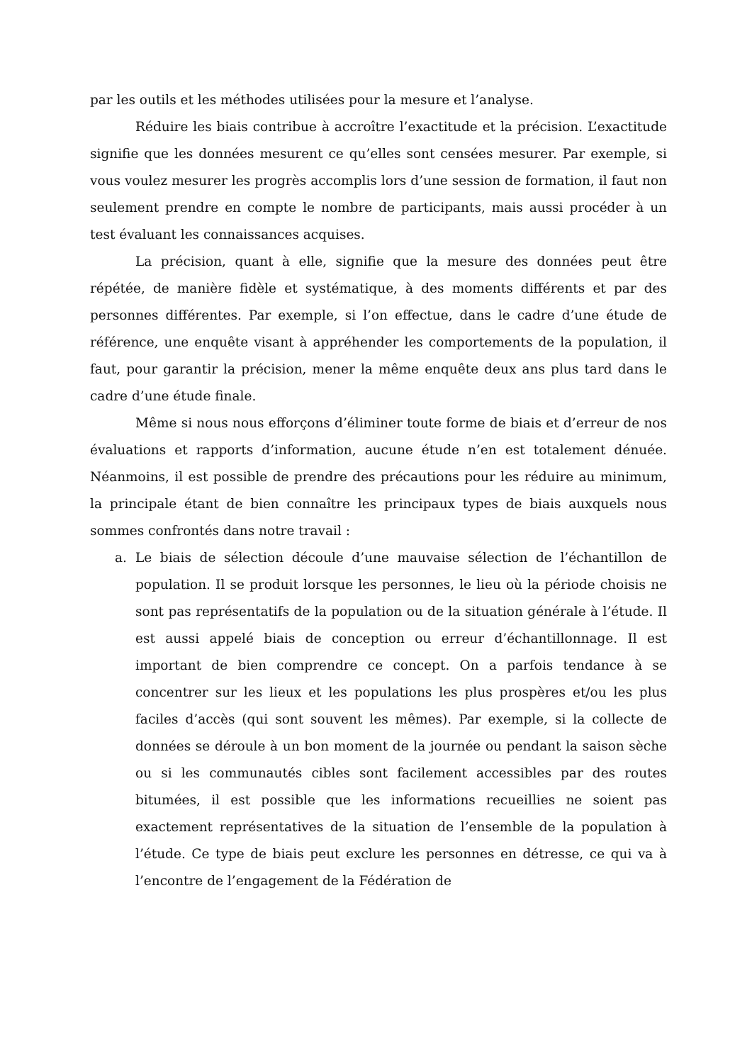par les outils et les méthodes utilisées pour la mesure et l’analyse.
Réduire les biais contribue à accroître l’exactitude et la précision. L’exactitude signifie que les données mesurent ce qu’elles sont censées mesurer. Par exemple, si vous voulez mesurer les progrès accomplis lors d’une session de formation, il faut non seulement prendre en compte le nombre de participants, mais aussi procéder à un test évaluant les connaissances acquises.
La précision, quant à elle, signifie que la mesure des données peut être répétée, de manière fidèle et systématique, à des moments différents et par des personnes différentes. Par exemple, si l’on effectue, dans le cadre d’une étude de référence, une enquête visant à appréhender les comportements de la population, il faut, pour garantir la précision, mener la même enquête deux ans plus tard dans le cadre d’une étude finale.
Même si nous nous efforçons d’éliminer toute forme de biais et d’erreur de nos évaluations et rapports d’information, aucune étude n’en est totalement dénuée. Néanmoins, il est possible de prendre des précautions pour les réduire au minimum, la principale étant de bien connaître les principaux types de biais auxquels nous sommes confrontés dans notre travail :
a. Le biais de sélection découle d’une mauvaise sélection de l’échantillon de population. Il se produit lorsque les personnes, le lieu où la période choisis ne sont pas représentatifs de la population ou de la situation générale à l’étude. Il est aussi appelé biais de conception ou erreur d’échantillonnage. Il est important de bien comprendre ce concept. On a parfois tendance à se concentrer sur les lieux et les populations les plus prospères et/ou les plus faciles d’accès (qui sont souvent les mêmes). Par exemple, si la collecte de données se déroule à un bon moment de la journée ou pendant la saison sèche ou si les communautés cibles sont facilement accessibles par des routes bitumées, il est possible que les informations recueillies ne soient pas exactement représentatives de la situation de l’ensemble de la population à l’étude. Ce type de biais peut exclure les personnes en détresse, ce qui va à l’encontre de l’engagement de la Fédération de